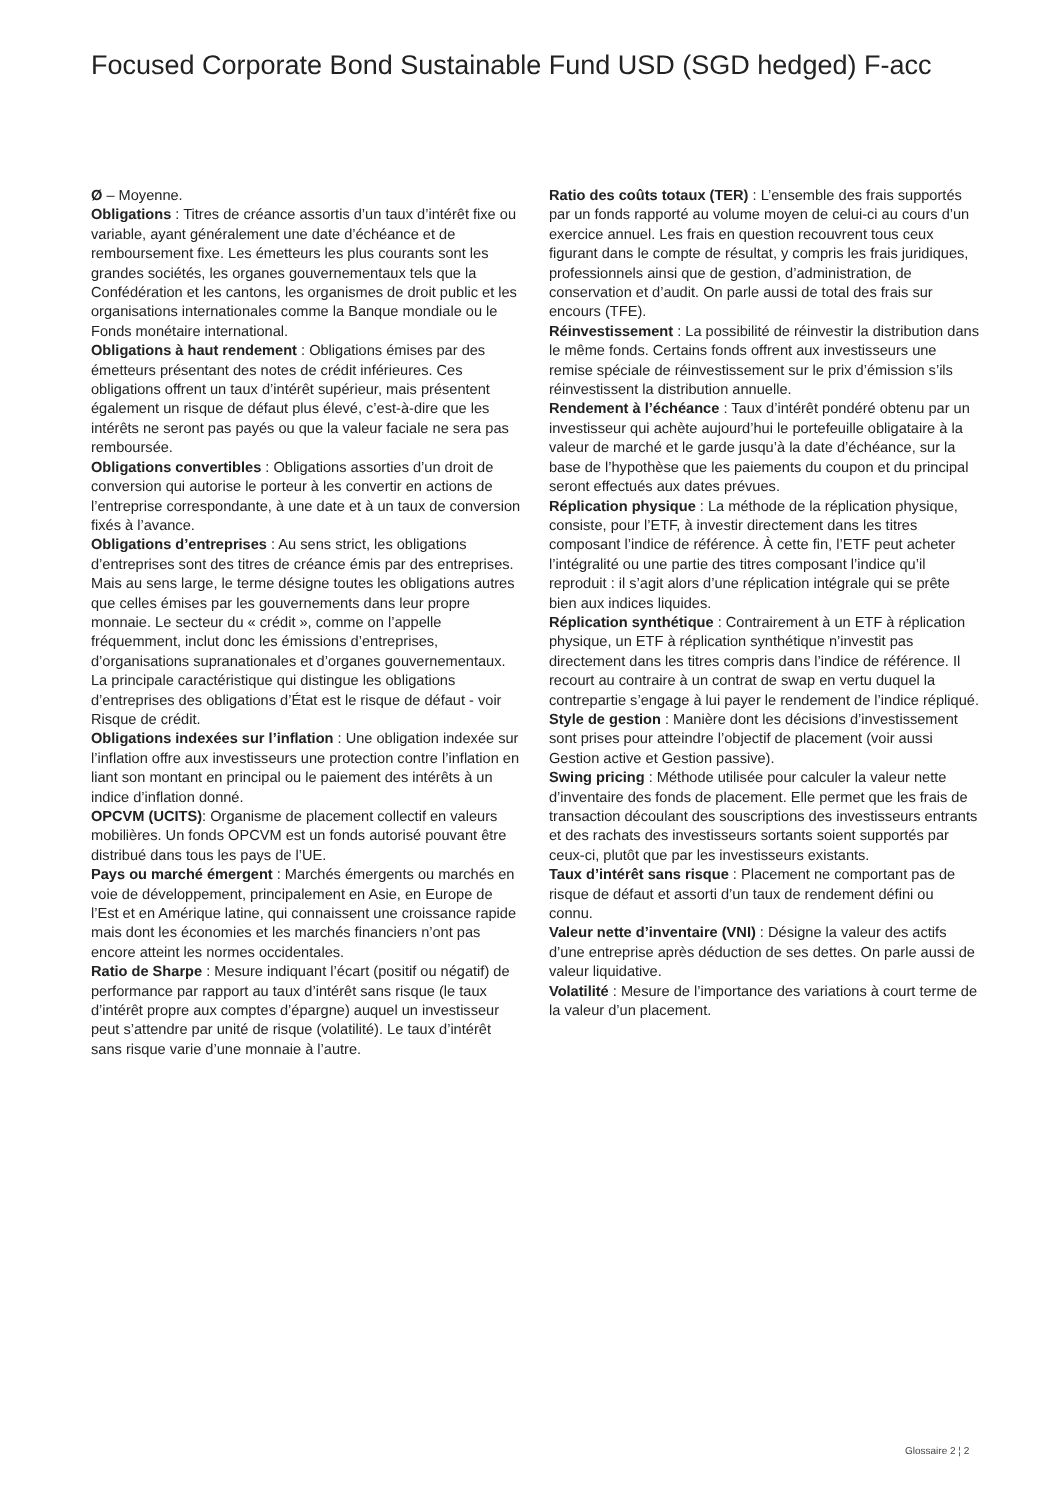Focused Corporate Bond Sustainable Fund USD (SGD hedged) F-acc
Ø – Moyenne.
Obligations : Titres de créance assortis d’un taux d’intérêt fixe ou variable, ayant généralement une date d’échéance et de remboursement fixe. Les émetteurs les plus courants sont les grandes sociétés, les organes gouvernementaux tels que la Confédération et les cantons, les organismes de droit public et les organisations internationales comme la Banque mondiale ou le Fonds monétaire international.
Obligations à haut rendement : Obligations émises par des émetteurs présentant des notes de crédit inférieures. Ces obligations offrent un taux d’intérêt supérieur, mais présentent également un risque de défaut plus élevé, c’est-à-dire que les intérêts ne seront pas payés ou que la valeur faciale ne sera pas remboursée.
Obligations convertibles : Obligations assorties d’un droit de conversion qui autorise le porteur à les convertir en actions de l’entreprise correspondante, à une date et à un taux de conversion fixés à l’avance.
Obligations d’entreprises : Au sens strict, les obligations d’entreprises sont des titres de créance émis par des entreprises. Mais au sens large, le terme désigne toutes les obligations autres que celles émises par les gouvernements dans leur propre monnaie. Le secteur du « crédit », comme on l’appelle fréquemment, inclut donc les émissions d’entreprises, d’organisations supranationales et d’organes gouvernementaux. La principale caractéristique qui distingue les obligations d’entreprises des obligations d’État est le risque de défaut - voir Risque de crédit.
Obligations indexées sur l’inflation : Une obligation indexée sur l’inflation offre aux investisseurs une protection contre l’inflation en liant son montant en principal ou le paiement des intérêts à un indice d’inflation donné.
OPCVM (UCITS): Organisme de placement collectif en valeurs mobilières. Un fonds OPCVM est un fonds autorisé pouvant être distribué dans tous les pays de l’UE.
Pays ou marché émergent : Marchés émergents ou marchés en voie de développement, principalement en Asie, en Europe de l’Est et en Amérique latine, qui connaissent une croissance rapide mais dont les économies et les marchés financiers n’ont pas encore atteint les normes occidentales.
Ratio de Sharpe : Mesure indiquant l’écart (positif ou négatif) de performance par rapport au taux d’intérêt sans risque (le taux d’intérêt propre aux comptes d’épargne) auquel un investisseur peut s’attendre par unité de risque (volatilité). Le taux d’intérêt sans risque varie d’une monnaie à l’autre.
Ratio des coûts totaux (TER) : L’ensemble des frais supportés par un fonds rapporté au volume moyen de celui-ci au cours d’un exercice annuel. Les frais en question recouvrent tous ceux figurant dans le compte de résultat, y compris les frais juridiques, professionnels ainsi que de gestion, d’administration, de conservation et d’audit. On parle aussi de total des frais sur encours (TFE).
Réinvestissement : La possibilité de réinvestir la distribution dans le même fonds. Certains fonds offrent aux investisseurs une remise spéciale de réinvestissement sur le prix d’émission s’ils réinvestissent la distribution annuelle.
Rendement à l’échéance : Taux d’intérêt pondéré obtenu par un investisseur qui achète aujourd’hui le portefeuille obligataire à la valeur de marché et le garde jusqu’à la date d’échéance, sur la base de l’hypothèse que les paiements du coupon et du principal seront effectués aux dates prévues.
Réplication physique : La méthode de la réplication physique, consiste, pour l’ETF, à investir directement dans les titres composant l’indice de référence. À cette fin, l’ETF peut acheter l’intégralité ou une partie des titres composant l’indice qu’il reproduit : il s’agit alors d’une réplication intégrale qui se prête bien aux indices liquides.
Réplication synthétique : Contrairement à un ETF à réplication physique, un ETF à réplication synthétique n’investit pas directement dans les titres compris dans l’indice de référence. Il recourt au contraire à un contrat de swap en vertu duquel la contrepartie s’engage à lui payer le rendement de l’indice répliqué.
Style de gestion : Manière dont les décisions d’investissement sont prises pour atteindre l’objectif de placement (voir aussi Gestion active et Gestion passive).
Swing pricing : Méthode utilisée pour calculer la valeur nette d’inventaire des fonds de placement. Elle permet que les frais de transaction découlant des souscriptions des investisseurs entrants et des rachats des investisseurs sortants soient supportés par ceux-ci, plutôt que par les investisseurs existants.
Taux d’intérêt sans risque : Placement ne comportant pas de risque de défaut et assorti d’un taux de rendement défini ou connu.
Valeur nette d’inventaire (VNI) : Désigne la valeur des actifs d’une entreprise après déduction de ses dettes. On parle aussi de valeur liquidative.
Volatilité : Mesure de l’importance des variations à court terme de la valeur d’un placement.
Glossaire 2 ¦ 2